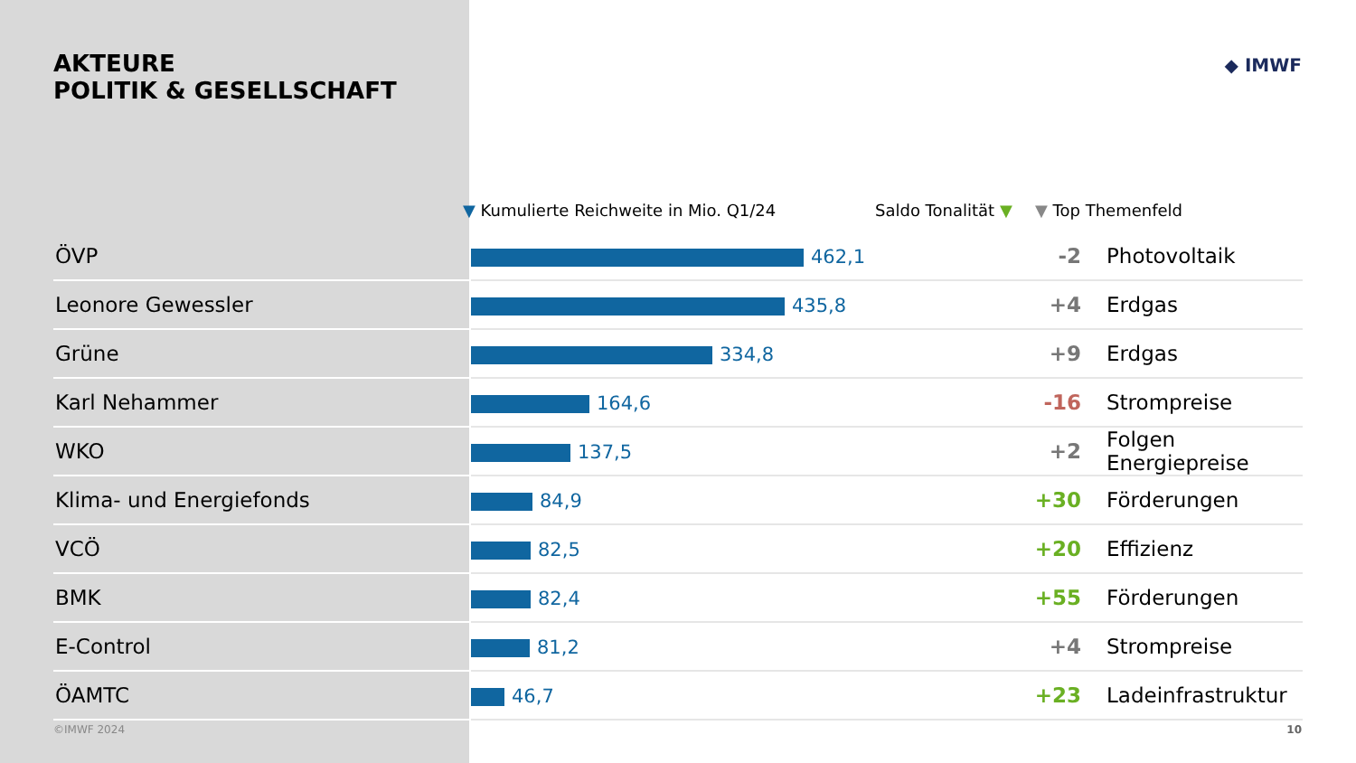AKTEURE
POLITIK & GESELLSCHAFT
◆ IMWF
▼ Kumulierte Reichweite in Mio. Q1/24 Saldo Tonalität ▼ ▼ Top Themenfeld
| ÖVP | 462,1 | -2 | Photovoltaik |
| Leonore Gewessler | 435,8 | +4 | Erdgas |
| Grüne | 334,8 | +9 | Erdgas |
| Karl Nehammer | 164,6 | -16 | Strompreise |
| WKO | 137,5 | +2 | Folgen Energiepreise |
| Klima- und Energiefonds | 84,9 | +30 | Förderungen |
| VCÖ | 82,5 | +20 | Effizienz |
| BMK | 82,4 | +55 | Förderungen |
| E-Control | 81,2 | +4 | Strompreise |
| ÖAMTC | 46,7 | +23 | Ladeinfrastruktur |
©IMWF 2024 10